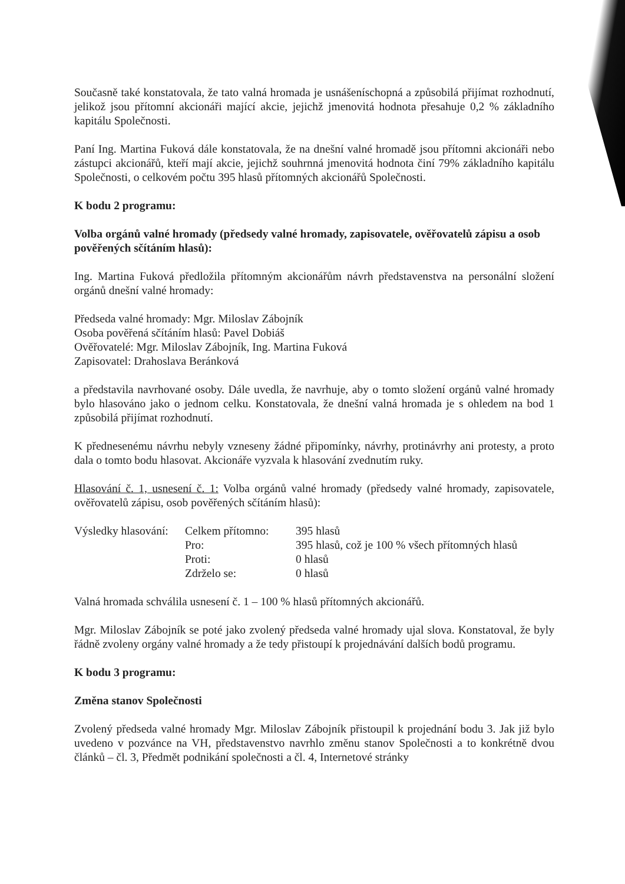Současně také konstatovala, že tato valná hromada je usnášeníschopná a způsobilá přijímat rozhodnutí, jelikož jsou přítomní akcionáři mající akcie, jejichž jmenovitá hodnota přesahuje 0,2 % základního kapitálu Společnosti.
Paní Ing. Martina Fuková dále konstatovala, že na dnešní valné hromadě jsou přítomni akcionáři nebo zástupci akcionářů, kteří mají akcie, jejichž souhrnná jmenovitá hodnota činí 79% základního kapitálu Společnosti, o celkovém počtu 395 hlasů přítomných akcionářů Společnosti.
K bodu 2 programu:
Volba orgánů valné hromady (předsedy valné hromady, zapisovatele, ověřovatelů zápisu a osob pověřených sčítáním hlasů):
Ing. Martina Fuková předložila přítomným akcionářům návrh představenstva na personální složení orgánů dnešní valné hromady:
Předseda valné hromady: Mgr. Miloslav Zábojník
Osoba pověřená sčítáním hlasů: Pavel Dobiáš
Ověřovatelé: Mgr. Miloslav Zábojník, Ing. Martina Fuková
Zapisovatel: Drahoslava Beránková
a představila navrhované osoby. Dále uvedla, že navrhuje, aby o tomto složení orgánů valné hromady bylo hlasováno jako o jednom celku. Konstatovala, že dnešní valná hromada je s ohledem na bod 1 způsobilá přijímat rozhodnutí.
K přednesenému návrhu nebyly vzneseny žádné připomínky, návrhy, protinávrhy ani protesty, a proto dala o tomto bodu hlasovat. Akcionáře vyzvala k hlasování zvednutím ruky.
Hlasování č. 1, usnesení č. 1: Volba orgánů valné hromady (předsedy valné hromady, zapisovatele, ověřovatelů zápisu, osob pověřených sčítáním hlasů):
| Výsledky hlasování: | Celkem přítomno: | 395 hlasů |
| | Pro: | 395 hlasů, což je 100 % všech přítomných hlasů |
| | Proti: | 0 hlasů |
| | Zdrželo se: | 0 hlasů |
Valná hromada schválila usnesení č. 1 – 100 % hlasů přítomných akcionářů.
Mgr. Miloslav Zábojník se poté jako zvolený předseda valné hromady ujal slova. Konstatoval, že byly řádně zvoleny orgány valné hromady a že tedy přistoupí k projednávání dalších bodů programu.
K bodu 3 programu:
Změna stanov Společnosti
Zvolený předseda valné hromady Mgr. Miloslav Zábojník přistoupil k projednání bodu 3. Jak již bylo uvedeno v pozvánce na VH, představenstvo navrhlo změnu stanov Společnosti a to konkrétně dvou článků – čl. 3, Předmět podnikání společnosti a čl. 4, Internetové stránky